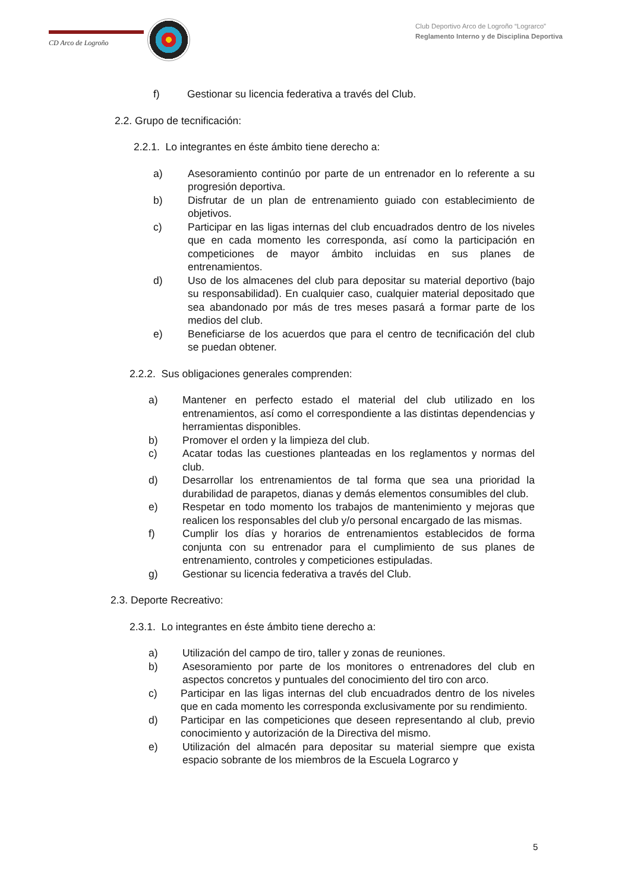CD Arco de Logroño
Club Deportivo Arco de Logroño “Lograrco”
Reglamento Interno y de Disciplina Deportiva
f) Gestionar su licencia federativa a través del Club.
2.2. Grupo de tecnificación:
2.2.1. Lo integrantes en éste ámbito tiene derecho a:
a) Asesoramiento continúo por parte de un entrenador en lo referente a su progresión deportiva.
b) Disfrutar de un plan de entrenamiento guiado con establecimiento de objetivos.
c) Participar en las ligas internas del club encuadrados dentro de los niveles que en cada momento les corresponda, así como la participación en competiciones de mayor ámbito incluidas en sus planes de entrenamientos.
d) Uso de los almacenes del club para depositar su material deportivo (bajo su responsabilidad). En cualquier caso, cualquier material depositado que sea abandonado por más de tres meses pasará a formar parte de los medios del club.
e) Beneficiarse de los acuerdos que para el centro de tecnificación del club se puedan obtener.
2.2.2. Sus obligaciones generales comprenden:
a) Mantener en perfecto estado el material del club utilizado en los entrenamientos, así como el correspondiente a las distintas dependencias y herramientas disponibles.
b) Promover el orden y la limpieza del club.
c) Acatar todas las cuestiones planteadas en los reglamentos y normas del club.
d) Desarrollar los entrenamientos de tal forma que sea una prioridad la durabilidad de parapetos, dianas y demás elementos consumibles del club.
e) Respetar en todo momento los trabajos de mantenimiento y mejoras que realicen los responsables del club y/o personal encargado de las mismas.
f) Cumplir los días y horarios de entrenamientos establecidos de forma conjunta con su entrenador para el cumplimiento de sus planes de entrenamiento, controles y competiciones estipuladas.
g) Gestionar su licencia federativa a través del Club.
2.3. Deporte Recreativo:
2.3.1. Lo integrantes en éste ámbito tiene derecho a:
a) Utilización del campo de tiro, taller y zonas de reuniones.
b) Asesoramiento por parte de los monitores o entrenadores del club en aspectos concretos y puntuales del conocimiento del tiro con arco.
c) Participar en las ligas internas del club encuadrados dentro de los niveles que en cada momento les corresponda exclusivamente por su rendimiento.
d) Participar en las competiciones que deseen representando al club, previo conocimiento y autorización de la Directiva del mismo.
e) Utilización del almacén para depositar su material siempre que exista espacio sobrante de los miembros de la Escuela Lograrco y
5